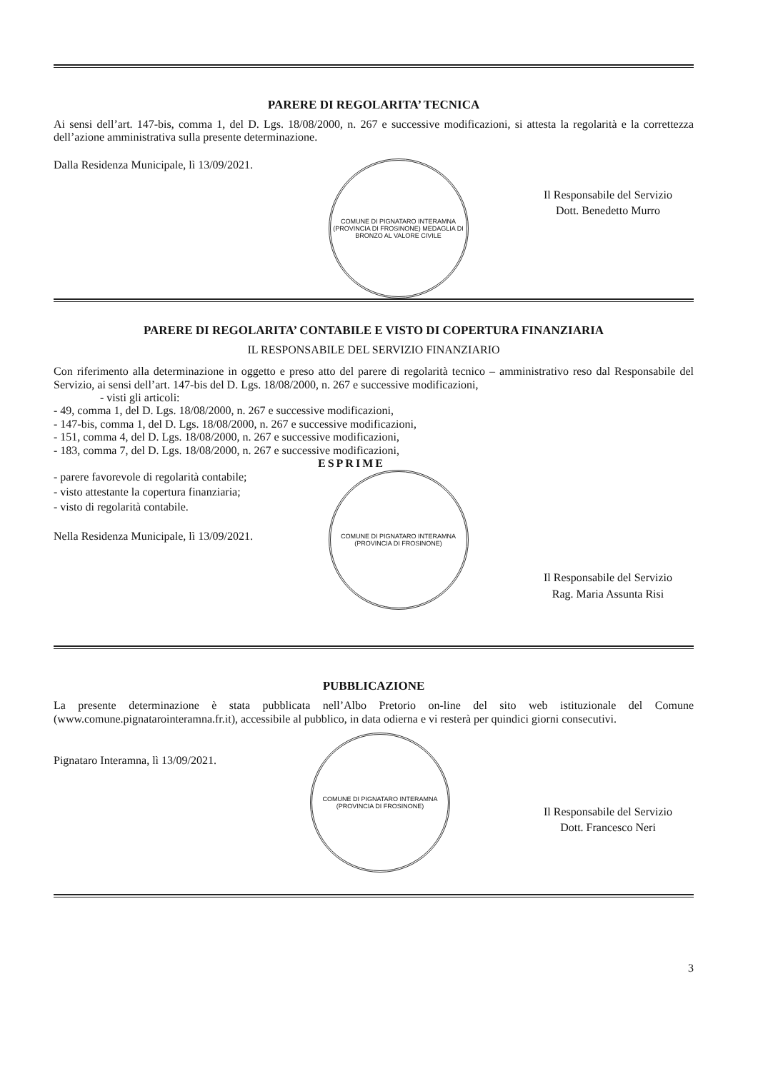PARERE DI REGOLARITA’ TECNICA
Ai sensi dell’art. 147-bis, comma 1, del D. Lgs. 18/08/2000, n. 267 e successive modificazioni, si attesta la regolarità e la correttezza dell’azione amministrativa sulla presente determinazione.
Dalla Residenza Municipale, lì 13/09/2021.
COMUNE DI PIGNATARO INTERAMNA (PROVINCIA DI FROSINONE) MEDAGLIA DI BRONZO AL VALORE CIVILE
Il Responsabile del Servizio
Dott. Benedetto Murro
PARERE DI REGOLARITA’ CONTABILE E VISTO DI COPERTURA FINANZIARIA
IL RESPONSABILE DEL SERVIZIO FINANZIARIO
Con riferimento alla determinazione in oggetto e preso atto del parere di regolarità tecnico – amministrativo reso dal Responsabile del Servizio, ai sensi dell’art. 147-bis del D. Lgs. 18/08/2000, n. 267 e successive modificazioni,
- visti gli articoli:
- 49, comma 1, del D. Lgs. 18/08/2000, n. 267 e successive modificazioni,
- 147-bis, comma 1, del D. Lgs. 18/08/2000, n. 267 e successive modificazioni,
- 151, comma 4, del D. Lgs. 18/08/2000, n. 267 e successive modificazioni,
- 183, comma 7, del D. Lgs. 18/08/2000, n. 267 e successive modificazioni,
ESPRIME
- parere favorevole di regolarità contabile;
- visto attestante la copertura finanziaria;
- visto di regolarità contabile.
Nella Residenza Municipale, lì 13/09/2021.
COMUNE DI PIGNATARO INTERAMNA (PROVINCIA DI FROSINONE)
Il Responsabile del Servizio
Rag. Maria Assunta Risi
PUBBLICAZIONE
La presente determinazione è stata pubblicata nell’Albo Pretorio on-line del sito web istituzionale del Comune (www.comune.pignatarointeramna.fr.it), accessibile al pubblico, in data odierna e vi resterà per quindici giorni consecutivi.
Pignataro Interamna, lì 13/09/2021.
COMUNE DI PIGNATARO INTERAMNA (PROVINCIA DI FROSINONE)
Il Responsabile del Servizio
Dott. Francesco Neri
3